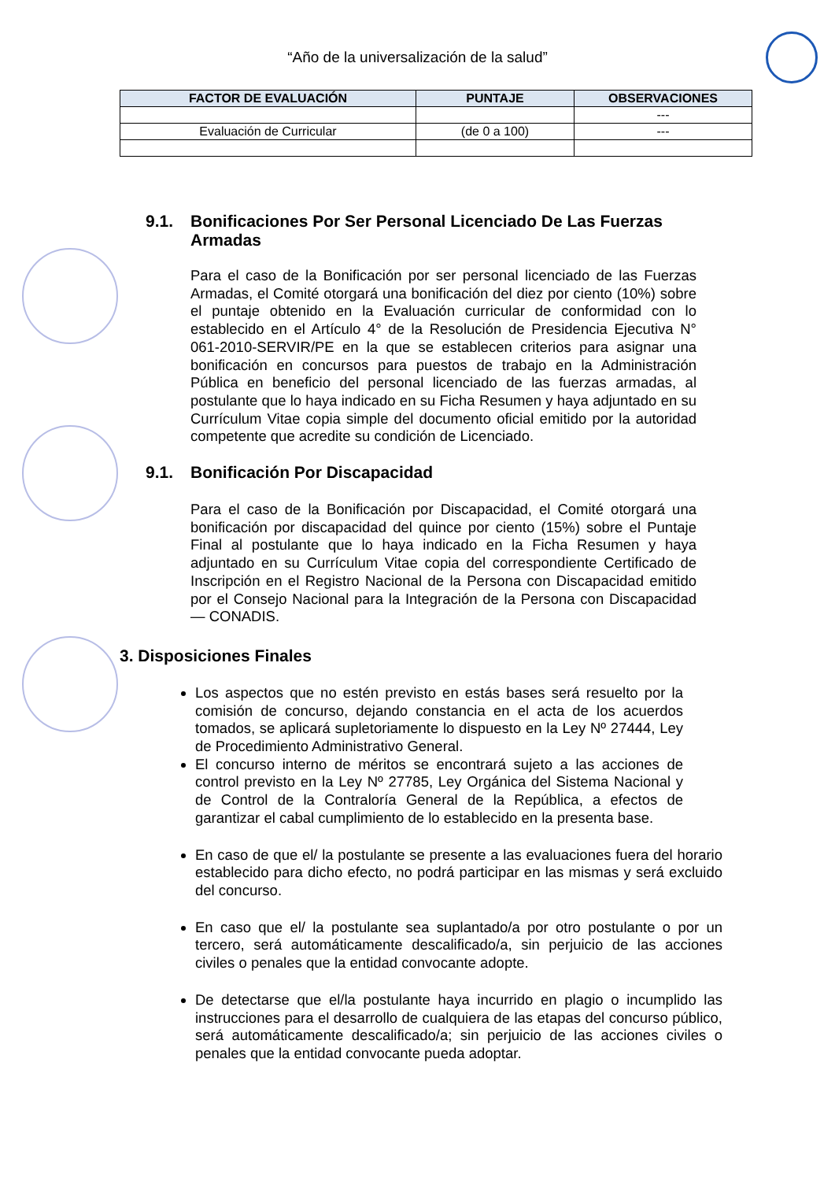“Año de la universalización de la salud”
| FACTOR DE EVALUACIÓN | PUNTAJE | OBSERVACIONES |
| --- | --- | --- |
| | | --- |
| Evaluación de Curricular | (de 0 a 100) | --- |
9.1. Bonificaciones Por Ser Personal Licenciado De Las Fuerzas Armadas
Para el caso de la Bonificación por ser personal licenciado de las Fuerzas Armadas, el Comité otorgará una bonificación del diez por ciento (10%) sobre el puntaje obtenido en la Evaluación curricular de conformidad con lo establecido en el Artículo 4° de la Resolución de Presidencia Ejecutiva N° 061-2010-SERVIR/PE en la que se establecen criterios para asignar una bonificación en concursos para puestos de trabajo en la Administración Pública en beneficio del personal licenciado de las fuerzas armadas, al postulante que lo haya indicado en su Ficha Resumen y haya adjuntado en su Currículum Vitae copia simple del documento oficial emitido por la autoridad competente que acredite su condición de Licenciado.
9.1. Bonificación Por Discapacidad
Para el caso de la Bonificación por Discapacidad, el Comité otorgará una bonificación por discapacidad del quince por ciento (15%) sobre el Puntaje Final al postulante que lo haya indicado en la Ficha Resumen y haya adjuntado en su Currículum Vitae copia del correspondiente Certificado de Inscripción en el Registro Nacional de la Persona con Discapacidad emitido por el Consejo Nacional para la Integración de la Persona con Discapacidad — CONADIS.
3. Disposiciones Finales
Los aspectos que no estén previsto en estás bases será resuelto por la comisión de concurso, dejando constancia en el acta de los acuerdos tomados, se aplicará supletoriamente lo dispuesto en la Ley Nº 27444, Ley de Procedimiento Administrativo General.
El concurso interno de méritos se encontrará sujeto a las acciones de control previsto en la Ley Nº 27785, Ley Orgánica del Sistema Nacional y de Control de la Contraloría General de la República, a efectos de garantizar el cabal cumplimiento de lo establecido en la presenta base.
En caso de que el/ la postulante se presente a las evaluaciones fuera del horario establecido para dicho efecto, no podrá participar en las mismas y será excluido del concurso.
En caso que el/ la postulante sea suplantado/a por otro postulante o por un tercero, será automáticamente descalificado/a, sin perjuicio de las acciones civiles o penales que la entidad convocante adopte.
De detectarse que el/la postulante haya incurrido en plagio o incumplido las instrucciones para el desarrollo de cualquiera de las etapas del concurso público, será automáticamente descalificado/a; sin perjuicio de las acciones civiles o penales que la entidad convocante pueda adoptar.